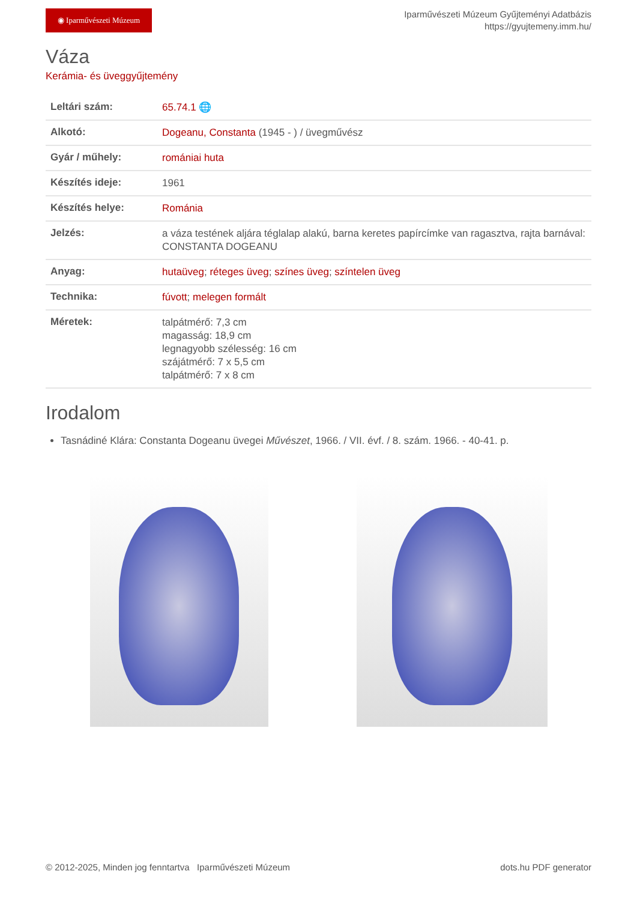◉ Iparművészeti Múzeum
Iparművészeti Múzeum Gyűjteményi Adatbázis
https://gyujtemeny.imm.hu/
Váza
Kerámia- és üveggyűjtemény
| Leltári szám: | 65.74.1 🌐 |
| Alkotó: | Dogeanu, Constanta (1945 - ) / üvegművész |
| Gyár / műhely: | romániai huta |
| Készítés ideje: | 1961 |
| Készítés helye: | Románia |
| Jelzés: | a váza testének aljára téglalap alakú, barna keretes papírcímke van ragasztva, rajta barnával: CONSTANTA DOGEANU |
| Anyag: | hutaüveg ; réteges üveg ; színes üveg ; színtelen üveg |
| Technika: | fúvott ; melegen formált |
| Méretek: | talpátmérő: 7,3 cm magasság: 18,9 cm legnagyobb szélesség: 16 cm szájátmérő: 7 x 5,5 cm talpátmérő: 7 x 8 cm |
Irodalom
Tasnádiné Klára: Constanta Dogeanu üvegei Művészet, 1966. / VII. évf. / 8. szám. 1966. - 40-41. p.
© 2012-2025, Minden jog fenntartva Iparművészeti Múzeum dots.hu PDF generator